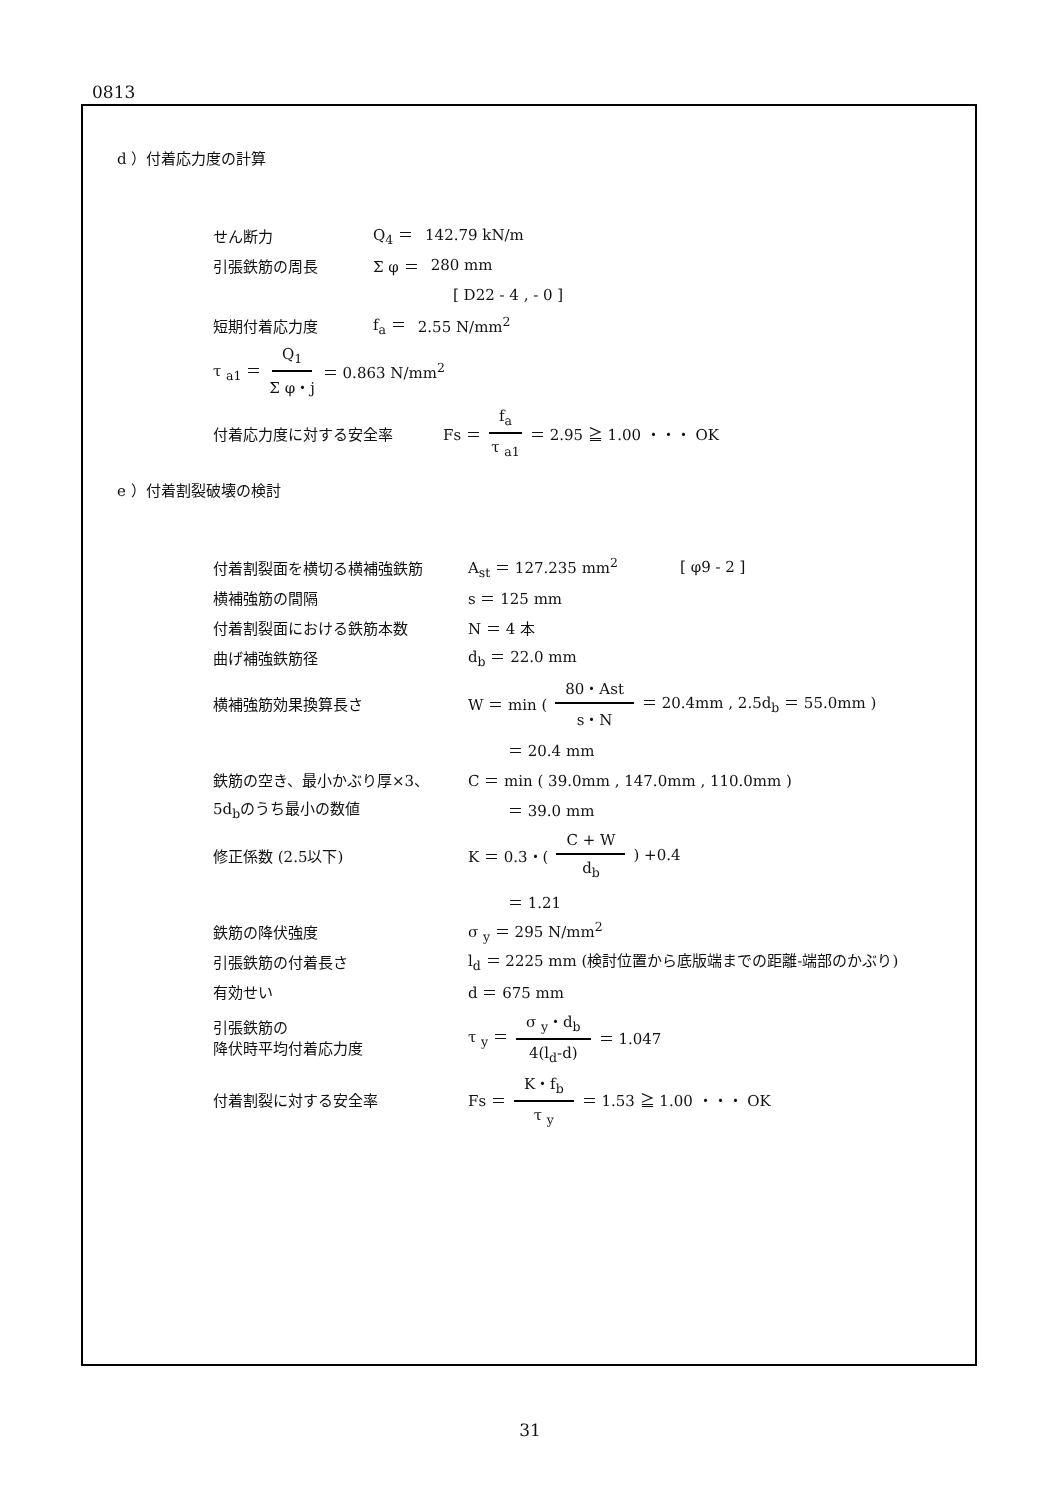0813
d ）付着応力度の計算
せん断力 Q<sub>4</sub> ＝ 142.79 kN/m
引張鉄筋の周長 Σ φ ＝ 280 mm
[ D22 - 4 , - 0 ]
短期付着応力度 f<sub>a</sub> ＝ 2.55 N/mm<sup>2</sup>
τ <sub>a1</sub> ＝ Q<sub>1</sub> Σ φ・j ＝ 0.863 N/mm<sup>2</sup>
付着応力度に対する安全率 Fs ＝ f<sub>a</sub> τ <sub>a1</sub> ＝ 2.95 ≧ 1.00 ・・・ OK
e ）付着割裂破壊の検討
付着割裂面を横切る横補強鉄筋 A<sub>st</sub> ＝ 127.235 mm<sup>2</sup> [ φ9 - 2 ]
横補強筋の間隔 s ＝ 125 mm
付着割裂面における鉄筋本数 N ＝ 4 本
曲げ補強鉄筋径 d<sub>b</sub> ＝ 22.0 mm
横補強筋効果換算長さ W ＝ min (80・Ast s・N ＝ 20.4mm , 2.5d<sub>b</sub> ＝ 55.0mm )
＝ 20.4 mm
鉄筋の空き、最小かぶり厚×3、 C ＝ min ( 39.0mm , 147.0mm , 110.0mm )
5d<sub>b</sub>のうち最小の数値 ＝ 39.0 mm
修正係数 (2.5以下) K ＝ 0.3・(C + W d<sub>b</sub>) +0.4
＝ 1.21
鉄筋の降伏強度 σ <sub>y</sub> ＝ 295 N/mm<sup>2</sup>
引張鉄筋の付着長さ l<sub>d</sub> ＝ 2225 mm (検討位置から底版端までの距離-端部のかぶり)
有効せい d ＝ 675 mm
引張鉄筋の
降伏時平均付着応力度 τ <sub>y</sub> ＝ σ <sub>y</sub>・d<sub>b</sub> 4(l<sub>d</sub>-d) ＝ 1.047
付着割裂に対する安全率 Fs ＝ K・f<sub>b</sub> τ <sub>y</sub> ＝ 1.53 ≧ 1.00 ・・・ OK
31